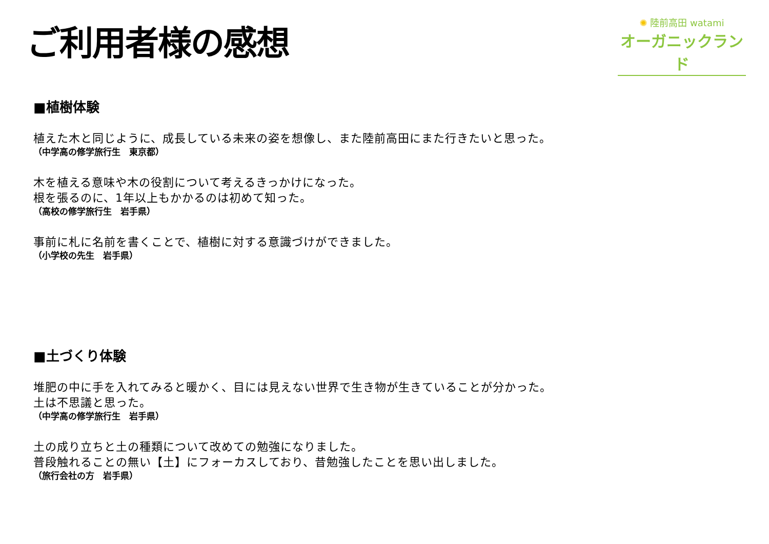ご利用者様の感想
✺ 陸前高田 watami
オーガニックランド
■植樹体験
植えた木と同じように、成長している未来の姿を想像し、また陸前高田にまた行きたいと思った。
（中学高の修学旅行生　東京都）
木を植える意味や木の役割について考えるきっかけになった。
根を張るのに、1年以上もかかるのは初めて知った。
（高校の修学旅行生　岩手県）
事前に札に名前を書くことで、植樹に対する意識づけができました。
（小学校の先生　岩手県）
■土づくり体験
堆肥の中に手を入れてみると暖かく、目には見えない世界で生き物が生きていることが分かった。
土は不思議と思った。
（中学高の修学旅行生　岩手県）
土の成り立ちと土の種類について改めての勉強になりました。
普段触れることの無い【土】にフォーカスしており、昔勉強したことを思い出しました。
（旅行会社の方　岩手県）